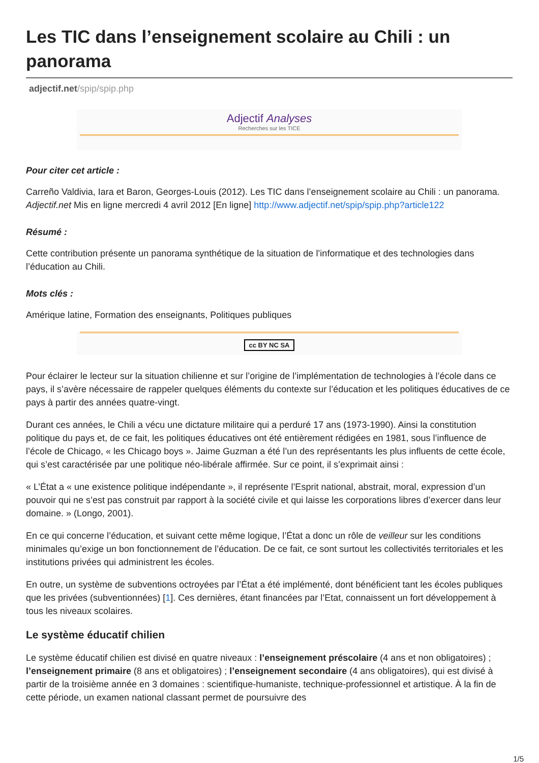Les TIC dans l’enseignement scolaire au Chili : un panorama
adjectif.net/spip/spip.php
Adjectif Analyses
Recherches sur les TICE
Pour citer cet article :
Carreño Valdivia, Iara et Baron, Georges-Louis (2012). Les TIC dans l’enseignement scolaire au Chili : un panorama. Adjectif.net Mis en ligne mercredi 4 avril 2012 [En ligne] http://www.adjectif.net/spip/spip.php?article122
Résumé :
Cette contribution présente un panorama synthétique de la situation de l’informatique et des technologies dans l’éducation au Chili.
Mots clés :
Amérique latine, Formation des enseignants, Politiques publiques
cc BY NC SA
Pour éclairer le lecteur sur la situation chilienne et sur l’origine de l’implémentation de technologies à l’école dans ce pays, il s’avère nécessaire de rappeler quelques éléments du contexte sur l’éducation et les politiques éducatives de ce pays à partir des années quatre-vingt.
Durant ces années, le Chili a vécu une dictature militaire qui a perduré 17 ans (1973-1990). Ainsi la constitution politique du pays et, de ce fait, les politiques éducatives ont été entièrement rédigées en 1981, sous l’influence de l’école de Chicago, « les Chicago boys ». Jaime Guzman a été l’un des représentants les plus influents de cette école, qui s’est caractérisée par une politique néo-libérale affirmée. Sur ce point, il s’exprimait ainsi :
« L’État a « une existence politique indépendante », il représente l’Esprit national, abstrait, moral, expression d’un pouvoir qui ne s’est pas construit par rapport à la société civile et qui laisse les corporations libres d’exercer dans leur domaine. » (Longo, 2001).
En ce qui concerne l’éducation, et suivant cette même logique, l’État a donc un rôle de veilleur sur les conditions minimales qu’exige un bon fonctionnement de l’éducation. De ce fait, ce sont surtout les collectivités territoriales et les institutions privées qui administrent les écoles.
En outre, un système de subventions octroyées par l’État a été implémenté, dont bénéficient tant les écoles publiques que les privées (subventionnées) [1]. Ces dernières, étant financées par l’Etat, connaissent un fort développement à tous les niveaux scolaires.
Le système éducatif chilien
Le système éducatif chilien est divisé en quatre niveaux : l’enseignement préscolaire (4 ans et non obligatoires) ; l’enseignement primaire (8 ans et obligatoires) ; l’enseignement secondaire (4 ans obligatoires), qui est divisé à partir de la troisième année en 3 domaines : scientifique-humaniste, technique-professionnel et artistique. À la fin de cette période, un examen national classant permet de poursuivre des
1/5